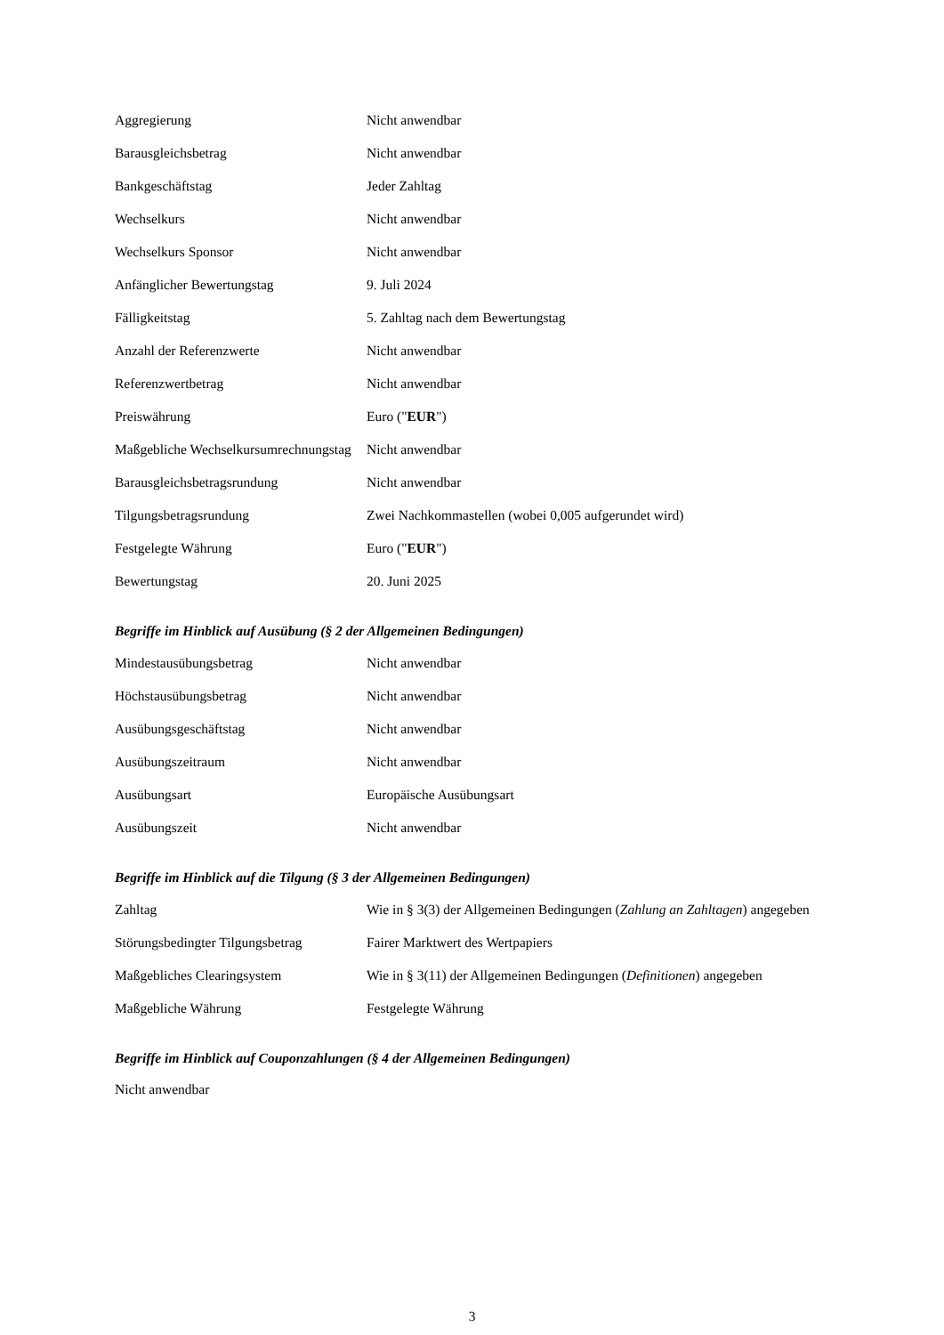| Aggregierung | Nicht anwendbar |
| Barausgleichsbetrag | Nicht anwendbar |
| Bankgeschäftstag | Jeder Zahltag |
| Wechselkurs | Nicht anwendbar |
| Wechselkurs Sponsor | Nicht anwendbar |
| Anfänglicher Bewertungstag | 9. Juli 2024 |
| Fälligkeitstag | 5. Zahltag nach dem Bewertungstag |
| Anzahl der Referenzwerte | Nicht anwendbar |
| Referenzwertbetrag | Nicht anwendbar |
| Preiswährung | Euro (" EUR ") |
| Maßgebliche Wechselkursumrechnungstag | Nicht anwendbar |
| Barausgleichsbetragsrundung | Nicht anwendbar |
| Tilgungsbetragsrundung | Zwei Nachkommastellen (wobei 0,005 aufgerundet wird) |
| Festgelegte Währung | Euro (" EUR ") |
| Bewertungstag | 20. Juni 2025 |
Begriffe im Hinblick auf Ausübung (§ 2 der Allgemeinen Bedingungen)
| Mindestausübungsbetrag | Nicht anwendbar |
| Höchstausübungsbetrag | Nicht anwendbar |
| Ausübungsgeschäftstag | Nicht anwendbar |
| Ausübungszeitraum | Nicht anwendbar |
| Ausübungsart | Europäische Ausübungsart |
| Ausübungszeit | Nicht anwendbar |
Begriffe im Hinblick auf die Tilgung (§ 3 der Allgemeinen Bedingungen)
| Zahltag | Wie in § 3(3) der Allgemeinen Bedingungen ( Zahlung an Zahltagen ) angegeben |
| Störungsbedingter Tilgungsbetrag | Fairer Marktwert des Wertpapiers |
| Maßgebliches Clearingsystem | Wie in § 3(11) der Allgemeinen Bedingungen ( Definitionen ) angegeben |
| Maßgebliche Währung | Festgelegte Währung |
Begriffe im Hinblick auf Couponzahlungen (§ 4 der Allgemeinen Bedingungen)
Nicht anwendbar
3